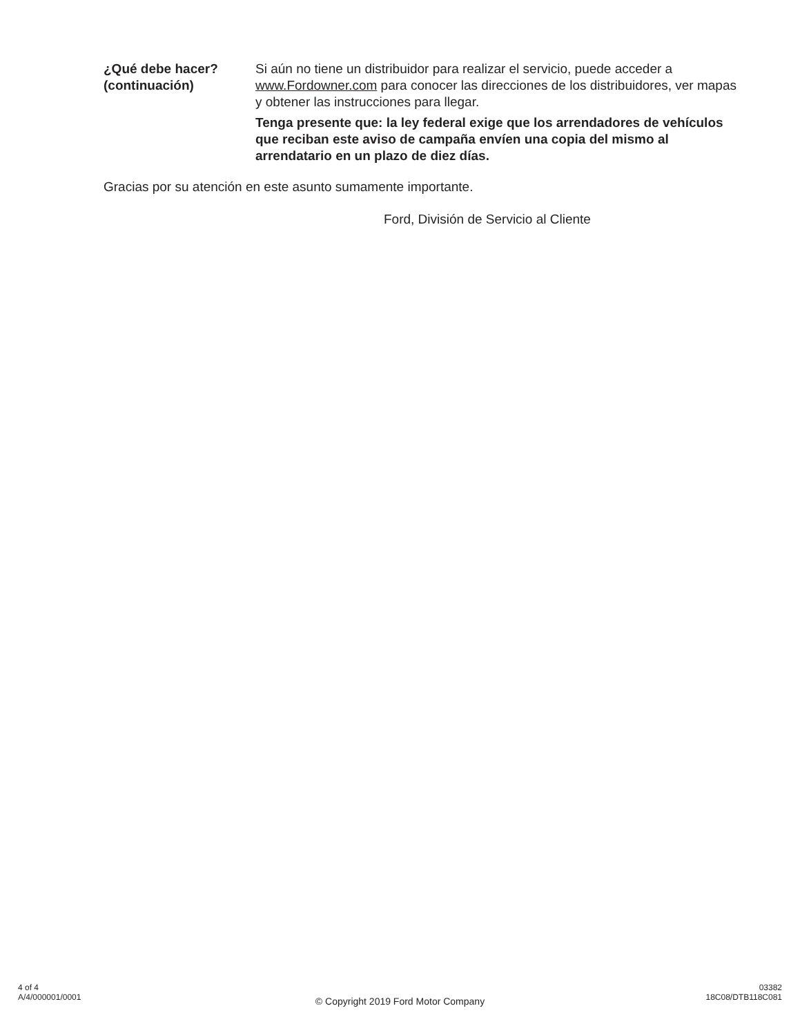¿Qué debe hacer?
(continuación)
Si aún no tiene un distribuidor para realizar el servicio, puede acceder a www.Fordowner.com para conocer las direcciones de los distribuidores, ver mapas y obtener las instrucciones para llegar.
Tenga presente que: la ley federal exige que los arrendadores de vehículos que reciban este aviso de campaña envíen una copia del mismo al arrendatario en un plazo de diez días.
Gracias por su atención en este asunto sumamente importante.
Ford, División de Servicio al Cliente
4 of 4
A/4/000001/0001
© Copyright 2019 Ford Motor Company
03382
18C08/DTB118C081